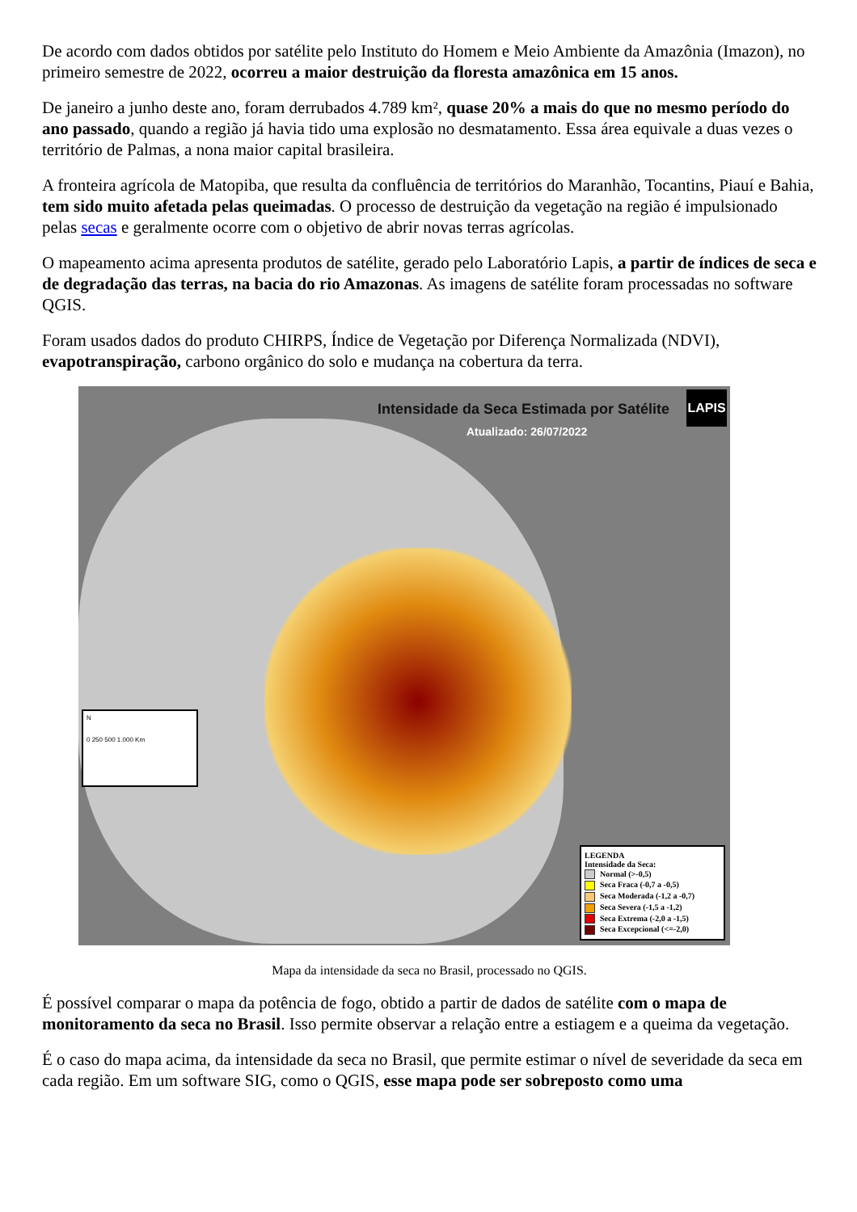De acordo com dados obtidos por satélite pelo Instituto do Homem e Meio Ambiente da Amazônia (Imazon), no primeiro semestre de 2022, ocorreu a maior destruição da floresta amazônica em 15 anos.
De janeiro a junho deste ano, foram derrubados 4.789 km², quase 20% a mais do que no mesmo período do ano passado, quando a região já havia tido uma explosão no desmatamento. Essa área equivale a duas vezes o território de Palmas, a nona maior capital brasileira.
A fronteira agrícola de Matopiba, que resulta da confluência de territórios do Maranhão, Tocantins, Piauí e Bahia, tem sido muito afetada pelas queimadas. O processo de destruição da vegetação na região é impulsionado pelas secas e geralmente ocorre com o objetivo de abrir novas terras agrícolas.
O mapeamento acima apresenta produtos de satélite, gerado pelo Laboratório Lapis, a partir de índices de seca e de degradação das terras, na bacia do rio Amazonas. As imagens de satélite foram processadas no software QGIS.
Foram usados dados do produto CHIRPS, Índice de Vegetação por Diferença Normalizada (NDVI), evapotranspiração, carbono orgânico do solo e mudança na cobertura da terra.
Intensidade da Seca Estimada por Satélite
Atualizado: 26/07/2022
LAPIS
N
0 250 500 1.000 Km
LEGENDA
Intensidade da Seca:
Normal (>-0,5)
Seca Fraca (-0,7 a -0,5)
Seca Moderada (-1,2 a -0,7)
Seca Severa (-1,5 a -1,2)
Seca Extrema (-2,0 a -1,5)
Seca Excepcional (<=-2,0)
Mapa da intensidade da seca no Brasil, processado no QGIS.
É possível comparar o mapa da potência de fogo, obtido a partir de dados de satélite com o mapa de monitoramento da seca no Brasil. Isso permite observar a relação entre a estiagem e a queima da vegetação.
É o caso do mapa acima, da intensidade da seca no Brasil, que permite estimar o nível de severidade da seca em cada região. Em um software SIG, como o QGIS, esse mapa pode ser sobreposto como uma